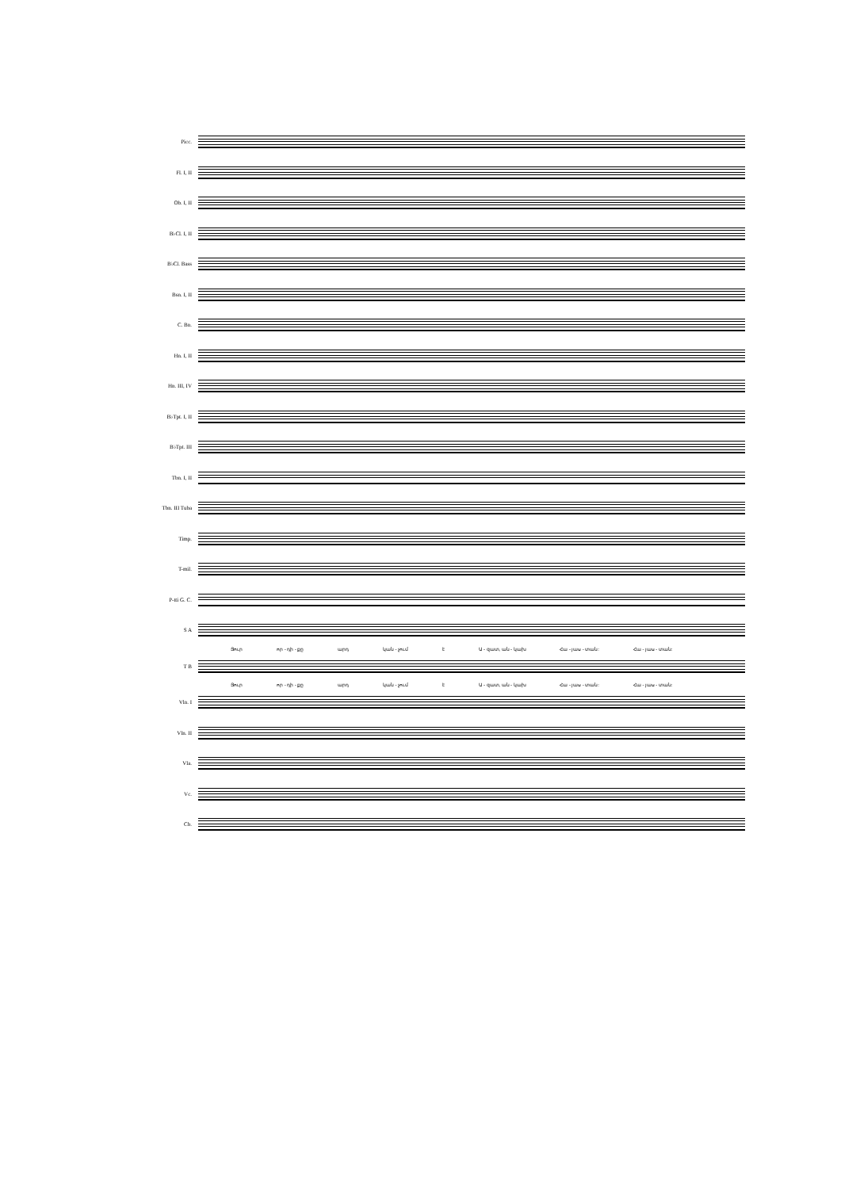Picc.
Fl. I, II
Ob. I, II
B♭Cl. I, II
B♭Cl. Bass
Bsn. I, II
C. Bn.
Hn. I, II
Hn. III, IV
B♭Tpt. I, II
B♭Tpt. III
Tbn. I, II
Tbn. III Tuba
Timp.
T-mil.
P-tti G. C.
S A
Յուր որ - դի - քը արդ կան - չում է Ա - զատ, ան - կախ Հա - յաս - տան: Հա - յաս - տան:
T B
Յուր որ - դի - քը արդ կան - չում է Ա - զատ, ան - կախ Հա - յաս - տան: Հա - յաս - տան:
Vln. I
Vln. II
Vla.
Vc.
Cb.